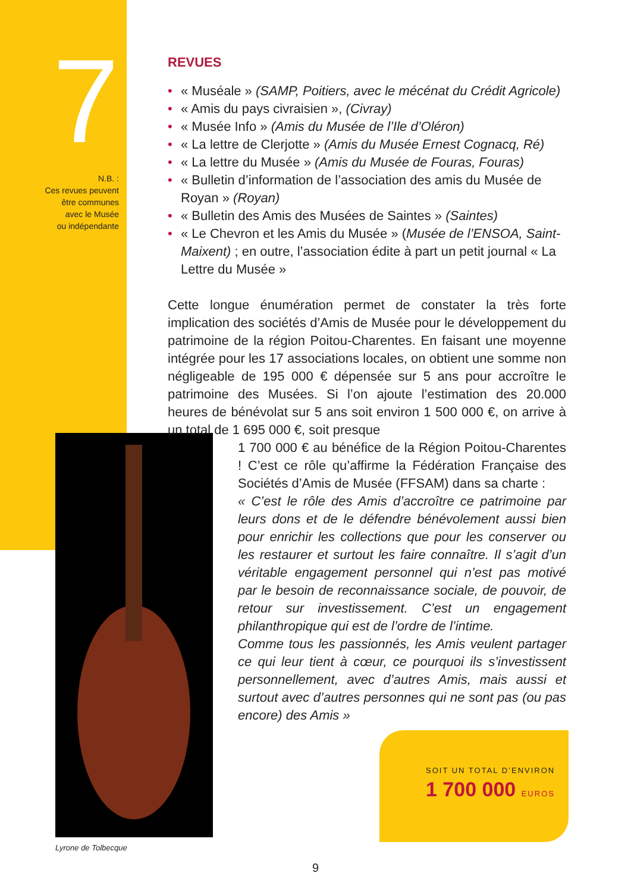7
N.B. :
Ces revues peuvent
être communes
avec le Musée
ou indépendante
Lyrone de Tolbecque
REVUES
• « Muséale » (SAMP, Poitiers, avec le mécénat du Crédit Agricole)
• « Amis du pays civraisien », (Civray)
• « Musée Info » (Amis du Musée de l’Ile d’Oléron)
• « La lettre de Clerjotte » (Amis du Musée Ernest Cognacq, Ré)
• « La lettre du Musée » (Amis du Musée de Fouras, Fouras)
• « Bulletin d’information de l’association des amis du Musée de Royan » (Royan)
• « Bulletin des Amis des Musées de Saintes » (Saintes)
• « Le Chevron et les Amis du Musée » (Musée de l’ENSOA, Saint-Maixent) ; en outre, l’association édite à part un petit journal « La Lettre du Musée »
Cette longue énumération permet de constater la très forte implication des sociétés d’Amis de Musée pour le développement du patrimoine de la région Poitou-Charentes. En faisant une moyenne intégrée pour les 17 associations locales, on obtient une somme non négligeable de 195 000 € dépensée sur 5 ans pour accroître le patrimoine des Musées. Si l’on ajoute l’estimation des 20.000 heures de bénévolat sur 5 ans soit environ 1 500 000 €, on arrive à un total de 1 695 000 €, soit presque
1 700 000 € au bénéfice de la Région Poitou-Charentes ! C’est ce rôle qu’affirme la Fédération Française des Sociétés d’Amis de Musée (FFSAM) dans sa charte :
« C’est le rôle des Amis d’accroître ce patrimoine par leurs dons et de le défendre bénévolement aussi bien pour enrichir les collections que pour les conserver ou les restaurer et surtout les faire connaître. Il s’agit d’un véritable engagement personnel qui n’est pas motivé par le besoin de reconnaissance sociale, de pouvoir, de retour sur investissement. C’est un engagement philanthropique qui est de l’ordre de l’intime.
Comme tous les passionnés, les Amis veulent partager ce qui leur tient à cœur, ce pourquoi ils s’investissent personnellement, avec d’autres Amis, mais aussi et surtout avec d’autres personnes qui ne sont pas (ou pas encore) des Amis »
SOIT UN TOTAL D’ENVIRON
1 700 000 EUROS
9